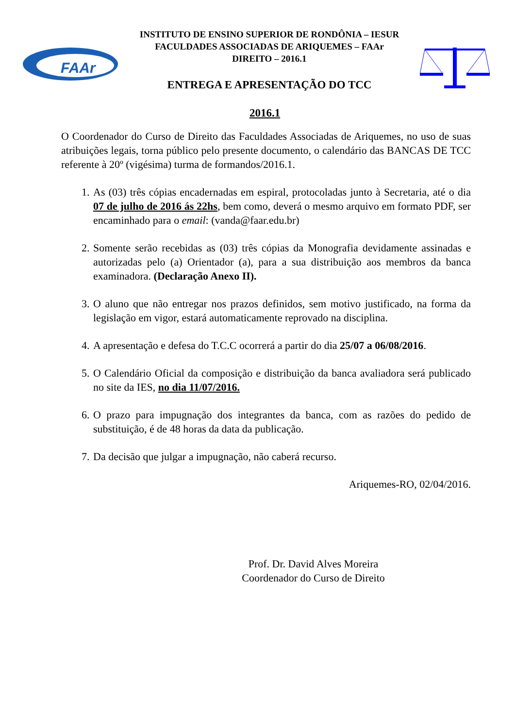FAAr
INSTITUTO DE ENSINO SUPERIOR DE RONDÔNIA – IESUR
FACULDADES ASSOCIADAS DE ARIQUEMES – FAAr
DIREITO – 2016.1
ENTREGA E APRESENTAÇÃO DO TCC
2016.1
O Coordenador do Curso de Direito das Faculdades Associadas de Ariquemes, no uso de suas atribuições legais, torna público pelo presente documento, o calendário das BANCAS DE TCC referente à 20º (vigésima) turma de formandos/2016.1.
1. As (03) três cópias encadernadas em espiral, protocoladas junto à Secretaria, até o dia 07 de julho de 2016 ás 22hs, bem como, deverá o mesmo arquivo em formato PDF, ser encaminhado para o email: (vanda@faar.edu.br)
2. Somente serão recebidas as (03) três cópias da Monografia devidamente assinadas e autorizadas pelo (a) Orientador (a), para a sua distribuição aos membros da banca examinadora. (Declaração Anexo II).
3. O aluno que não entregar nos prazos definidos, sem motivo justificado, na forma da legislação em vigor, estará automaticamente reprovado na disciplina.
4. A apresentação e defesa do T.C.C ocorrerá a partir do dia 25/07 a 06/08/2016.
5. O Calendário Oficial da composição e distribuição da banca avaliadora será publicado no site da IES, no dia 11/07/2016.
6. O prazo para impugnação dos integrantes da banca, com as razões do pedido de substituição, é de 48 horas da data da publicação.
7. Da decisão que julgar a impugnação, não caberá recurso.
Ariquemes-RO, 02/04/2016.
Prof. Dr. David Alves Moreira
Coordenador do Curso de Direito